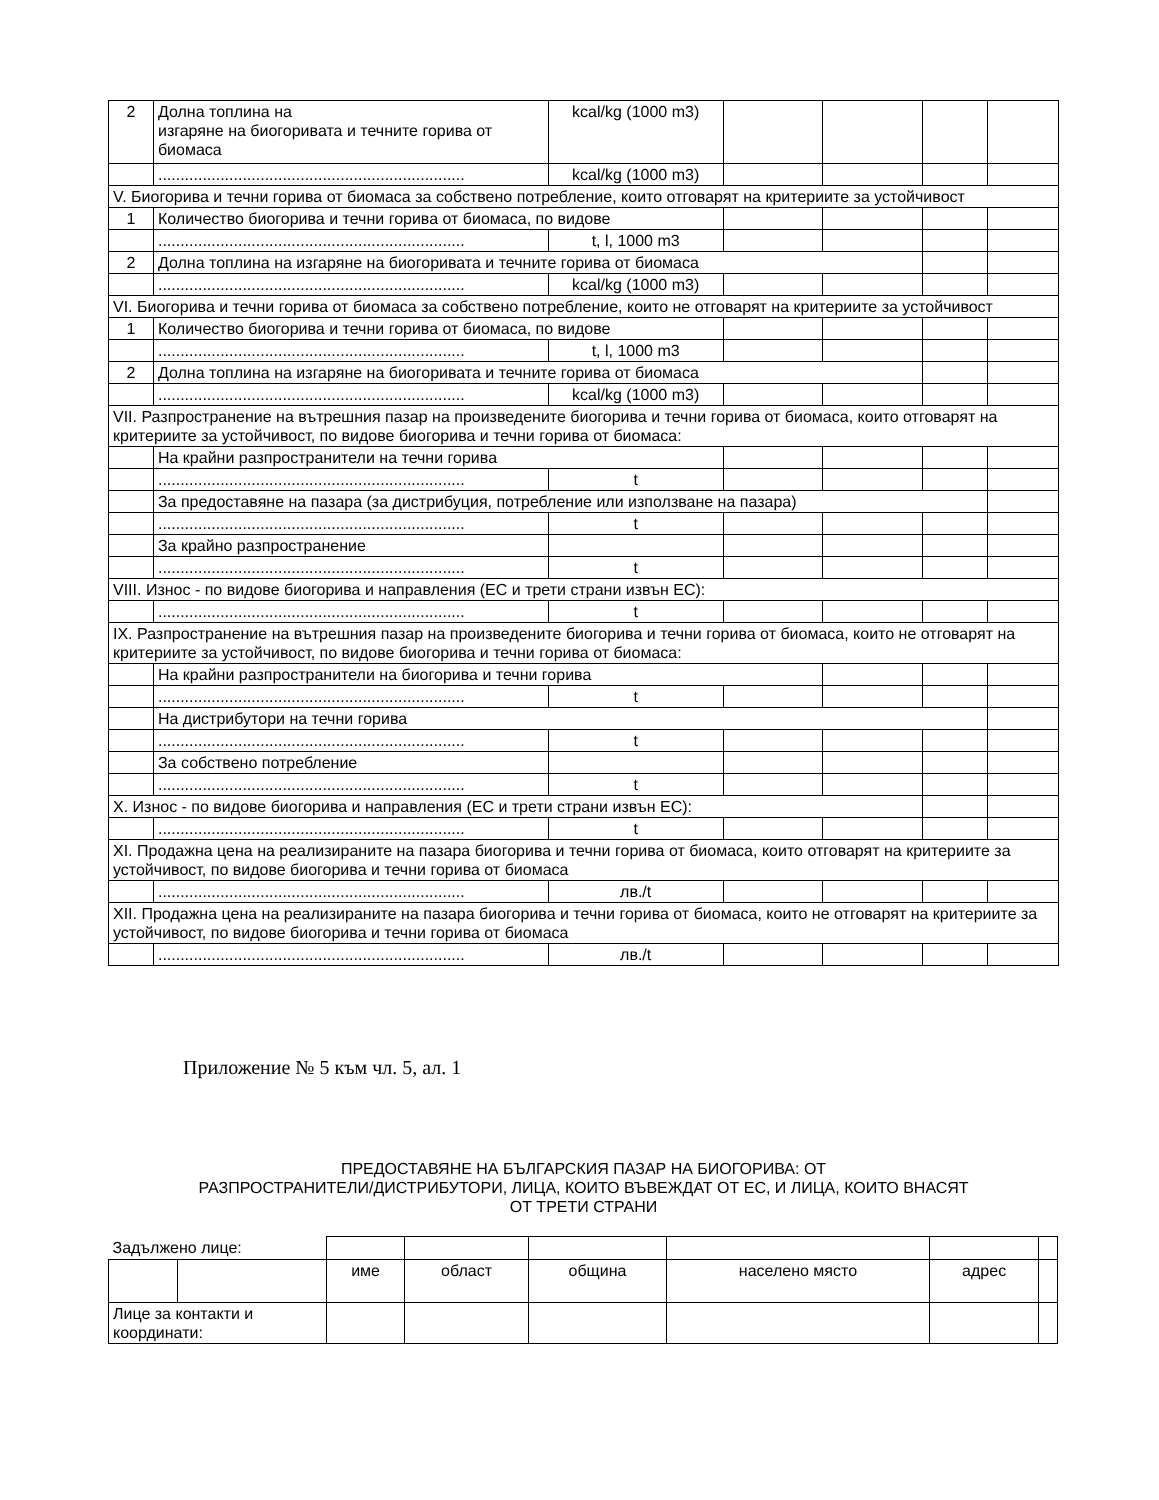| 2 | Долна топлина на изгаряне на биогоривата и течните горива от биомаса | kcal/kg (1000 m3) | | | | |
| | ..................................................................... | kcal/kg (1000 m3) | | | | |
| V. Биогорива и течни горива от биомаса за собствено потребление, които отговарят на критериите за устойчивост | | | | | | |
| 1 | Количество биогорива и течни горива от биомаса, по видове | | | | | |
| | ..................................................................... | t, l, 1000 m3 | | | | |
| 2 | Долна топлина на изгаряне на биогоривата и течните горива от биомаса | | | | | |
| | ..................................................................... | kcal/kg (1000 m3) | | | | |
| VI. Биогорива и течни горива от биомаса за собствено потребление, които не отговарят на критериите за устойчивост | | | | | | |
| 1 | Количество биогорива и течни горива от биомаса, по видове | | | | | |
| | ..................................................................... | t, l, 1000 m3 | | | | |
| 2 | Долна топлина на изгаряне на биогоривата и течните горива от биомаса | | | | | |
| | ..................................................................... | kcal/kg (1000 m3) | | | | |
| VII. Разпространение на вътрешния пазар на произведените биогорива и течни горива от биомаса, които отговарят на критериите за устойчивост, по видове биогорива и течни горива от биомаса: | | | | | | |
| | На крайни разпространители на течни горива | | | | | |
| | ..................................................................... | t | | | | |
| | За предоставяне на пазара (за дистрибуция, потребление или използване на пазара) | | | | | |
| | ..................................................................... | t | | | | |
| | За крайно разпространение | | | | | |
| | ..................................................................... | t | | | | |
| VIII. Износ - по видове биогорива и направления (ЕС и трети страни извън ЕС): | | | | | | |
| | ..................................................................... | t | | | | |
| IX. Разпространение на вътрешния пазар на произведените биогорива и течни горива от биомаса, които не отговарят на критериите за устойчивост, по видове биогорива и течни горива от биомаса: | | | | | | |
| | На крайни разпространители на биогорива и течни горива | | | | | |
| | ..................................................................... | t | | | | |
| | На дистрибутори на течни горива | | | | | |
| | ..................................................................... | t | | | | |
| | За собствено потребление | | | | | |
| | ..................................................................... | t | | | | |
| X. Износ - по видове биогорива и направления (ЕС и трети страни извън ЕС): | | | | | | |
| | ..................................................................... | t | | | | |
| XI. Продажна цена на реализираните на пазара биогорива и течни горива от биомаса, които отговарят на критериите за устойчивост, по видове биогорива и течни горива от биомаса | | | | | | |
| | ..................................................................... | лв./t | | | | |
| XII. Продажна цена на реализираните на пазара биогорива и течни горива от биомаса, които не отговарят на критериите за устойчивост, по видове биогорива и течни горива от биомаса | | | | | | |
| | ..................................................................... | лв./t | | | | |
Приложение № 5 към чл. 5, ал. 1
ПРЕДОСТАВЯНЕ НА БЪЛГАРСКИЯ ПАЗАР НА БИОГОРИВА: ОТ
РАЗПРОСТРАНИТЕЛИ/ДИСТРИБУТОРИ, ЛИЦА, КОИТО ВЪВЕЖДАТ ОТ ЕС, И ЛИЦА, КОИТО ВНАСЯТ
ОТ ТРЕТИ СТРАНИ
| Задължено лице: | | | | | | | |
| | | име | област | община | населено място | адрес | |
| Лице за контакти и координати: | | | | | | | |